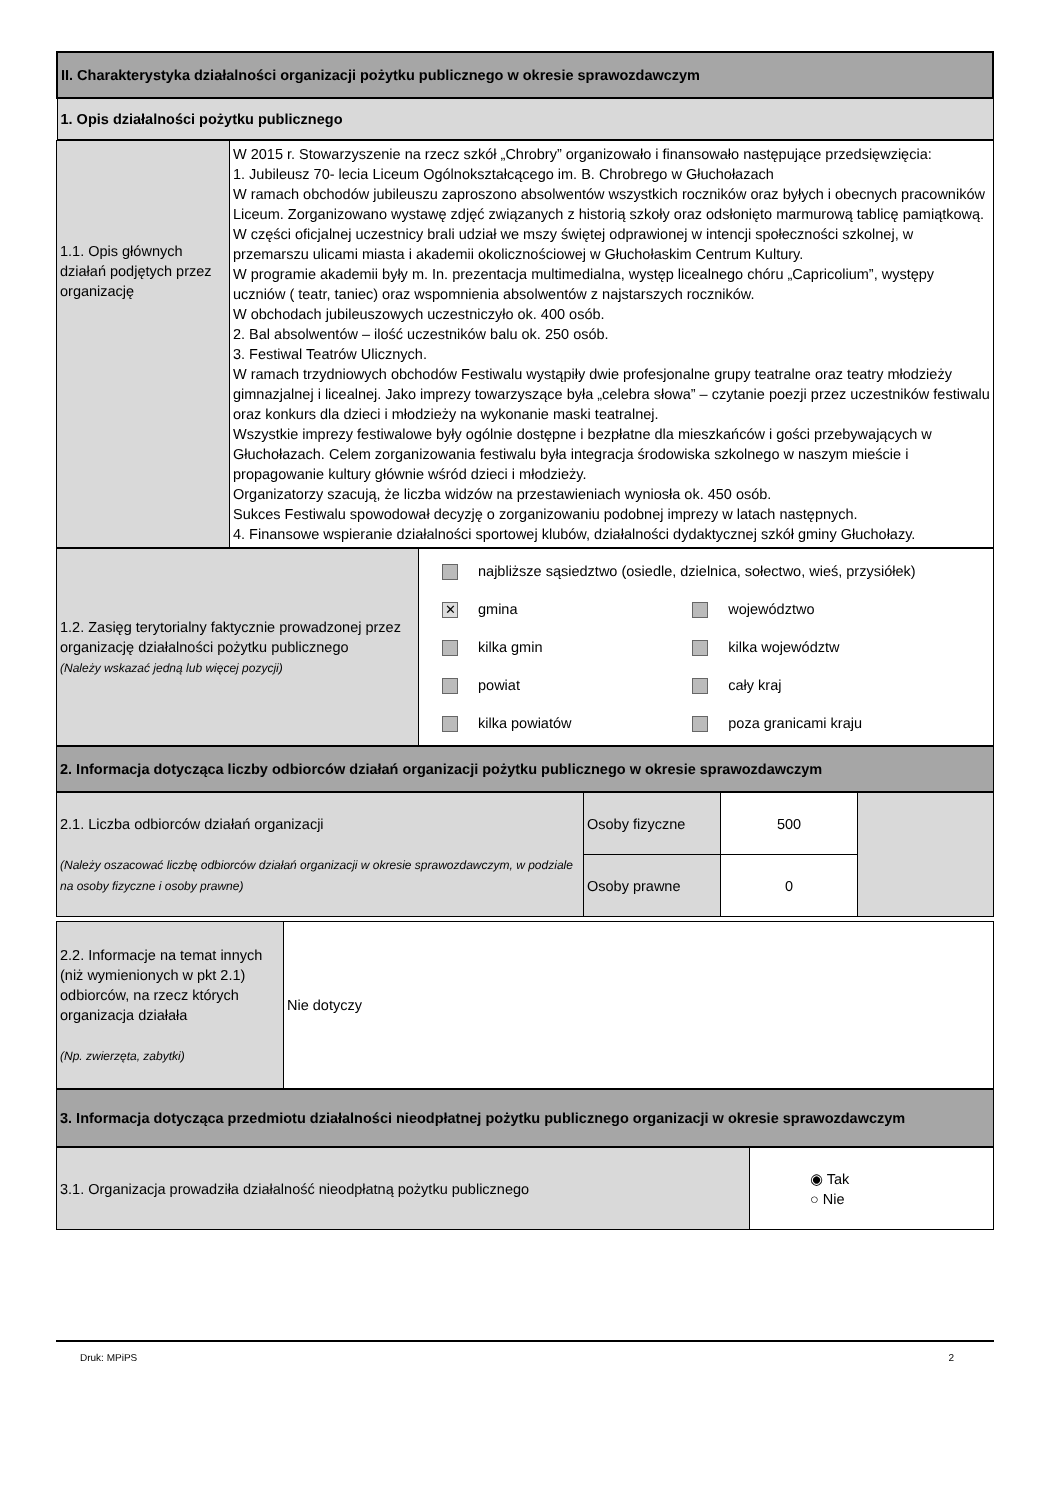| II. Charakterystyka działalności organizacji pożytku publicznego w okresie sprawozdawczym |
| 1. Opis działalności pożytku publicznego |
| 1.1. Opis głównych działań podjętych przez organizację | W 2015 r. Stowarzyszenie na rzecz szkół „Chrobry” organizowało i finansowało następujące przedsięwzięcia: 1. Jubileusz 70- lecia Liceum Ogólnokształcącego im. B. Chrobrego w Głuchołazach W ramach obchodów jubileuszu zaproszono absolwentów wszystkich roczników oraz byłych i obecnych pracowników Liceum. Zorganizowano wystawę zdjęć związanych z historią szkoły oraz odsłonięto marmurową tablicę pamiątkową. W części oficjalnej uczestnicy brali udział we mszy świętej odprawionej w intencji społeczności szkolnej, w przemarszu ulicami miasta i akademii okolicznościowej w Głuchołaskim Centrum Kultury. W programie akademii były m. In. prezentacja multimedialna, występ licealnego chóru „Capricolium”, występy uczniów ( teatr, taniec) oraz wspomnienia absolwentów z najstarszych roczników. W obchodach jubileuszowych uczestniczyło ok. 400 osób. 2. Bal absolwentów – ilość uczestników balu ok. 250 osób. 3. Festiwal Teatrów Ulicznych. W ramach trzydniowych obchodów Festiwalu wystąpiły dwie profesjonalne grupy teatralne oraz teatry młodzieży gimnazjalnej i licealnej. Jako imprezy towarzyszące była „celebra słowa” – czytanie poezji przez uczestników festiwalu oraz konkurs dla dzieci i młodzieży na wykonanie maski teatralnej. Wszystkie imprezy festiwalowe były ogólnie dostępne i bezpłatne dla mieszkańców i gości przebywających w Głuchołazach. Celem zorganizowania festiwalu była integracja środowiska szkolnego w naszym mieście i propagowanie kultury głównie wśród dzieci i młodzieży. Organizatorzy szacują, że liczba widzów na przestawieniach wyniosła ok. 450 osób. Sukces Festiwalu spowodował decyzję o zorganizowaniu podobnej imprezy w latach następnych. 4. Finansowe wspieranie działalności sportowej klubów, działalności dydaktycznej szkół gminy Głuchołazy. |
| 1.2. Zasięg terytorialny faktycznie prowadzonej przez organizację działalności pożytku publicznego (Należy wskazać jedną lub więcej pozycji) | / najbliższe sąsiedztwo (osiedle, dzielnica, sołectwo, wieś, przysiółek) / / / ✕ gmina / województwo / / kilka gmin / kilka województw / / powiat / cały kraj / / kilka powiatów / poza granicami kraju / |
| 2. Informacja dotycząca liczby odbiorców działań organizacji pożytku publicznego w okresie sprawozdawczym |
| 2.1. Liczba odbiorców działań organizacji (Należy oszacować liczbę odbiorców działań organizacji w okresie sprawozdawczym, w podziale na osoby fizyczne i osoby prawne) | Osoby fizyczne | 500 | |
| | Osoby prawne | 0 | |
| 2.2. Informacje na temat innych (niż wymienionych w pkt 2.1) odbiorców, na rzecz których organizacja działała (Np. zwierzęta, zabytki) | Nie dotyczy |
| 3. Informacja dotycząca przedmiotu działalności nieodpłatnej pożytku publicznego organizacji w okresie sprawozdawczym |
| 3.1. Organizacja prowadziła działalność nieodpłatną pożytku publicznego | ◉ Tak ○ Nie |
Druk: MPiPS 2